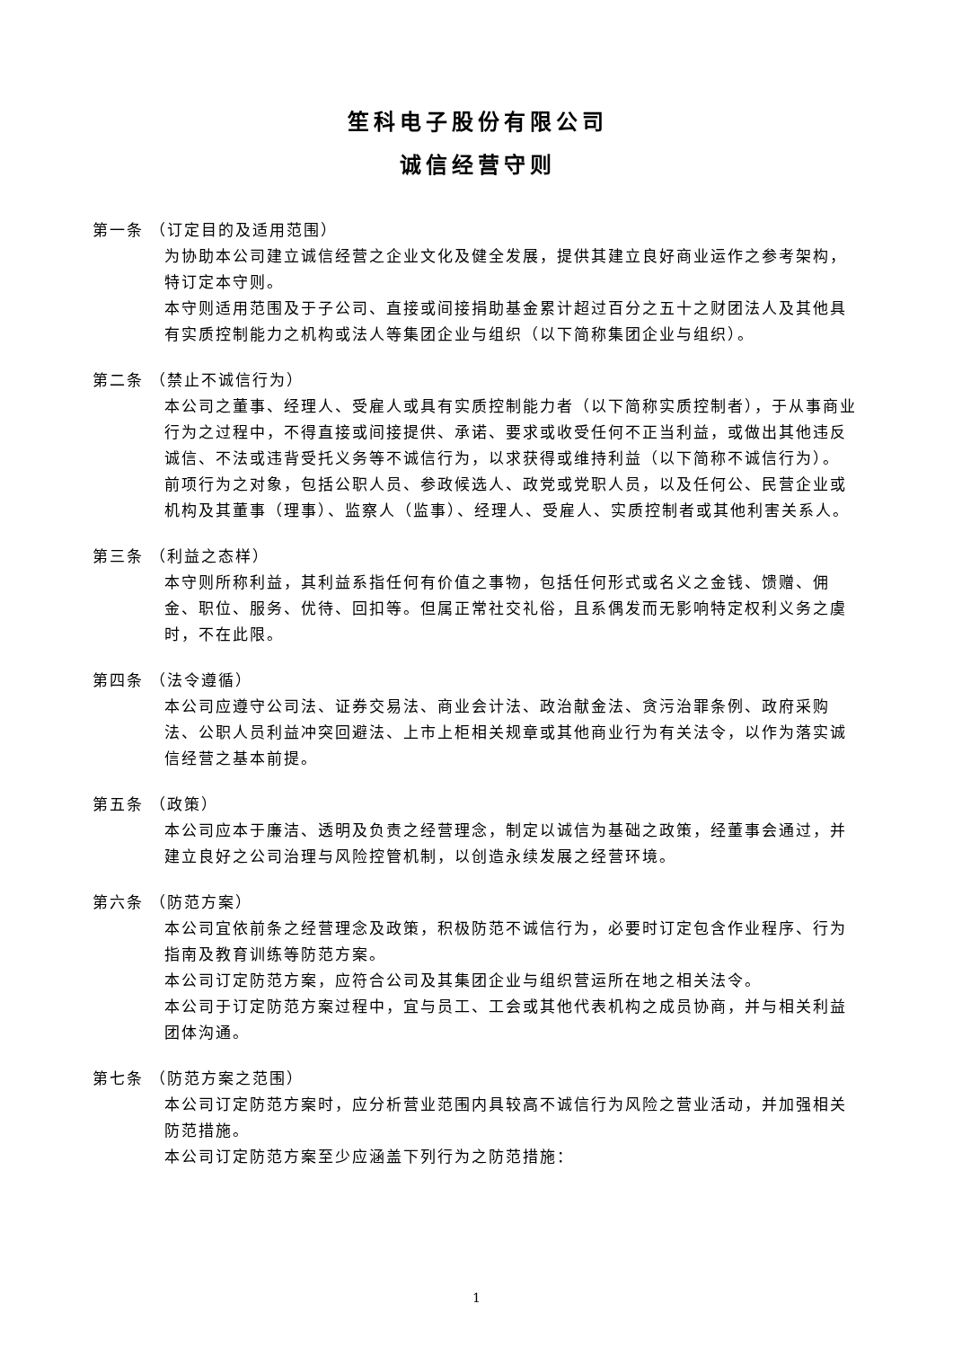笙科电子股份有限公司
诚信经营守则
第一条 （订定目的及适用范围）
为协助本公司建立诚信经营之企业文化及健全发展，提供其建立良好商业运作之参考架构，特订定本守则。
本守则适用范围及于子公司、直接或间接捐助基金累计超过百分之五十之财团法人及其他具有实质控制能力之机构或法人等集团企业与组织（以下简称集团企业与组织）。
第二条 （禁止不诚信行为）
本公司之董事、经理人、受雇人或具有实质控制能力者（以下简称实质控制者），于从事商业行为之过程中，不得直接或间接提供、承诺、要求或收受任何不正当利益，或做出其他违反诚信、不法或违背受托义务等不诚信行为，以求获得或维持利益（以下简称不诚信行为）。
前项行为之对象，包括公职人员、参政候选人、政党或党职人员，以及任何公、民营企业或机构及其董事（理事）、监察人（监事）、经理人、受雇人、实质控制者或其他利害关系人。
第三条 （利益之态样）
本守则所称利益，其利益系指任何有价值之事物，包括任何形式或名义之金钱、馈赠、佣金、职位、服务、优待、回扣等。但属正常社交礼俗，且系偶发而无影响特定权利义务之虞时，不在此限。
第四条 （法令遵循）
本公司应遵守公司法、证券交易法、商业会计法、政治献金法、贪污治罪条例、政府采购法、公职人员利益冲突回避法、上市上柜相关规章或其他商业行为有关法令，以作为落实诚信经营之基本前提。
第五条 （政策）
本公司应本于廉洁、透明及负责之经营理念，制定以诚信为基础之政策，经董事会通过，并建立良好之公司治理与风险控管机制，以创造永续发展之经营环境。
第六条 （防范方案）
本公司宜依前条之经营理念及政策，积极防范不诚信行为，必要时订定包含作业程序、行为指南及教育训练等防范方案。
本公司订定防范方案，应符合公司及其集团企业与组织营运所在地之相关法令。
本公司于订定防范方案过程中，宜与员工、工会或其他代表机构之成员协商，并与相关利益团体沟通。
第七条 （防范方案之范围）
本公司订定防范方案时，应分析营业范围内具较高不诚信行为风险之营业活动，并加强相关防范措施。
本公司订定防范方案至少应涵盖下列行为之防范措施：
1